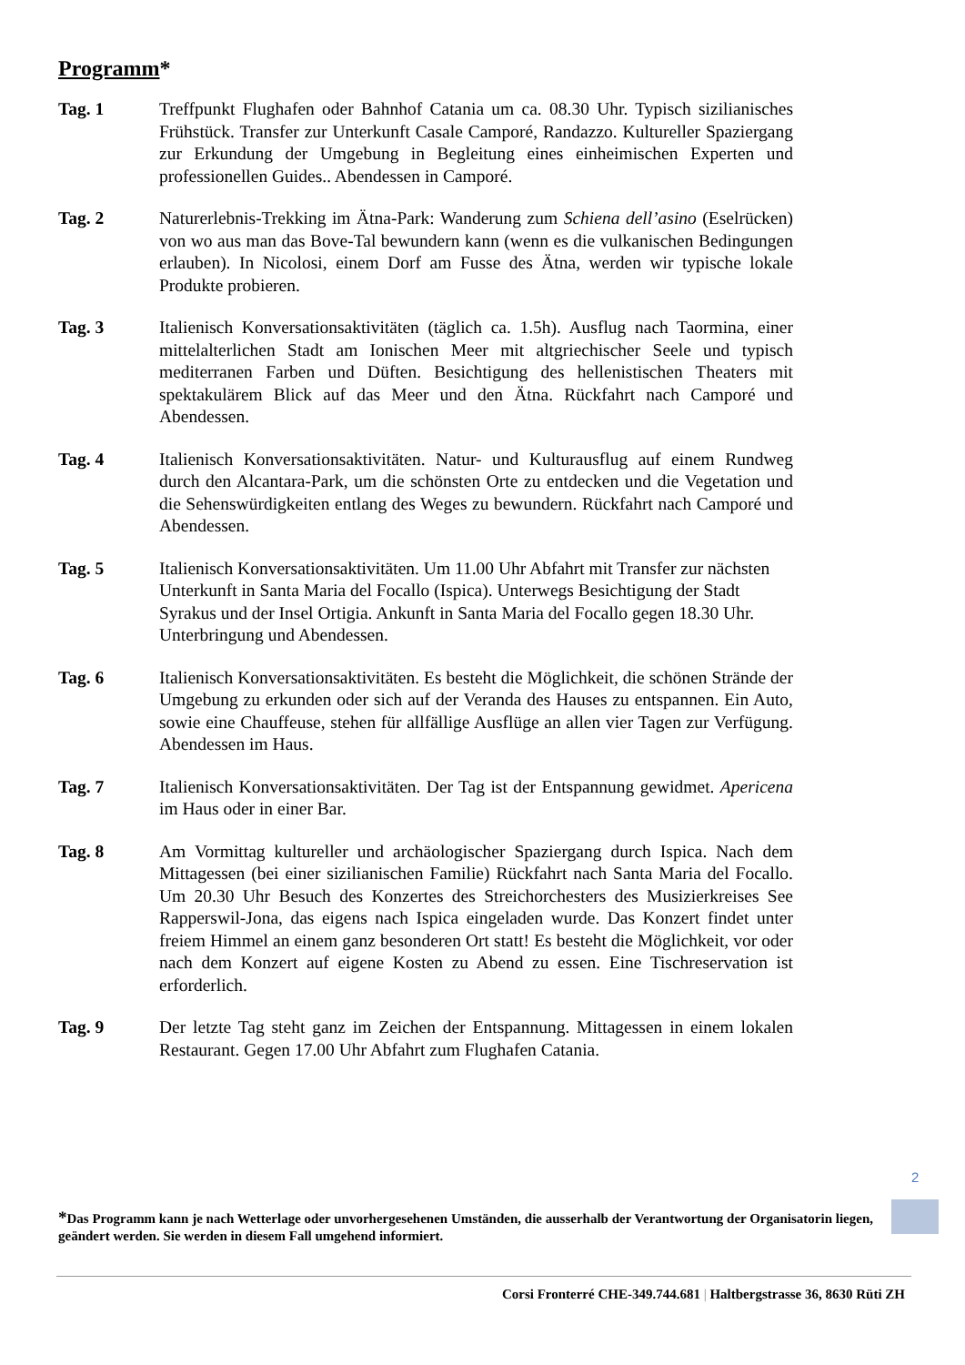Programm*
Tag. 1 Treffpunkt Flughafen oder Bahnhof Catania um ca. 08.30 Uhr. Typisch sizilianisches Frühstück. Transfer zur Unterkunft Casale Camporé, Randazzo. Kultureller Spaziergang zur Erkundung der Umgebung in Begleitung eines einheimischen Experten und professionellen Guides.. Abendessen in Camporé.
Tag. 2 Naturerlebnis-Trekking im Ätna-Park: Wanderung zum Schiena dell’asino (Eselrücken) von wo aus man das Bove-Tal bewundern kann (wenn es die vulkanischen Bedingungen erlauben). In Nicolosi, einem Dorf am Fusse des Ätna, werden wir typische lokale Produkte probieren.
Tag. 3 Italienisch Konversationsaktivitäten (täglich ca. 1.5h). Ausflug nach Taormina, einer mittelalterlichen Stadt am Ionischen Meer mit altgriechischer Seele und typisch mediterranen Farben und Düften. Besichtigung des hellenistischen Theaters mit spektakulärem Blick auf das Meer und den Ätna. Rückfahrt nach Camporé und Abendessen.
Tag. 4 Italienisch Konversationsaktivitäten. Natur- und Kulturausflug auf einem Rundweg durch den Alcantara-Park, um die schönsten Orte zu entdecken und die Vegetation und die Sehenswürdigkeiten entlang des Weges zu bewundern. Rückfahrt nach Camporé und Abendessen.
Tag. 5 Italienisch Konversationsaktivitäten. Um 11.00 Uhr Abfahrt mit Transfer zur nächsten Unterkunft in Santa Maria del Focallo (Ispica). Unterwegs Besichtigung der Stadt Syrakus und der Insel Ortigia. Ankunft in Santa Maria del Focallo gegen 18.30 Uhr. Unterbringung und Abendessen.
Tag. 6 Italienisch Konversationsaktivitäten. Es besteht die Möglichkeit, die schönen Strände der Umgebung zu erkunden oder sich auf der Veranda des Hauses zu entspannen. Ein Auto, sowie eine Chauffeuse, stehen für allfällige Ausflüge an allen vier Tagen zur Verfügung. Abendessen im Haus.
Tag. 7 Italienisch Konversationsaktivitäten. Der Tag ist der Entspannung gewidmet. Apericena im Haus oder in einer Bar.
Tag. 8 Am Vormittag kultureller und archäologischer Spaziergang durch Ispica. Nach dem Mittagessen (bei einer sizilianischen Familie) Rückfahrt nach Santa Maria del Focallo. Um 20.30 Uhr Besuch des Konzertes des Streichorchesters des Musizierkreises See Rapperswil-Jona, das eigens nach Ispica eingeladen wurde. Das Konzert findet unter freiem Himmel an einem ganz besonderen Ort statt! Es besteht die Möglichkeit, vor oder nach dem Konzert auf eigene Kosten zu Abend zu essen. Eine Tischreservation ist erforderlich.
Tag. 9 Der letzte Tag steht ganz im Zeichen der Entspannung. Mittagessen in einem lokalen Restaurant. Gegen 17.00 Uhr Abfahrt zum Flughafen Catania.
2
*Das Programm kann je nach Wetterlage oder unvorhergesehenen Umständen, die ausserhalb der Verantwortung der Organisatorin liegen, geändert werden. Sie werden in diesem Fall umgehend informiert.
Corsi Fronterré CHE-349.744.681 | Haltbergstrasse 36, 8630 Rüti ZH